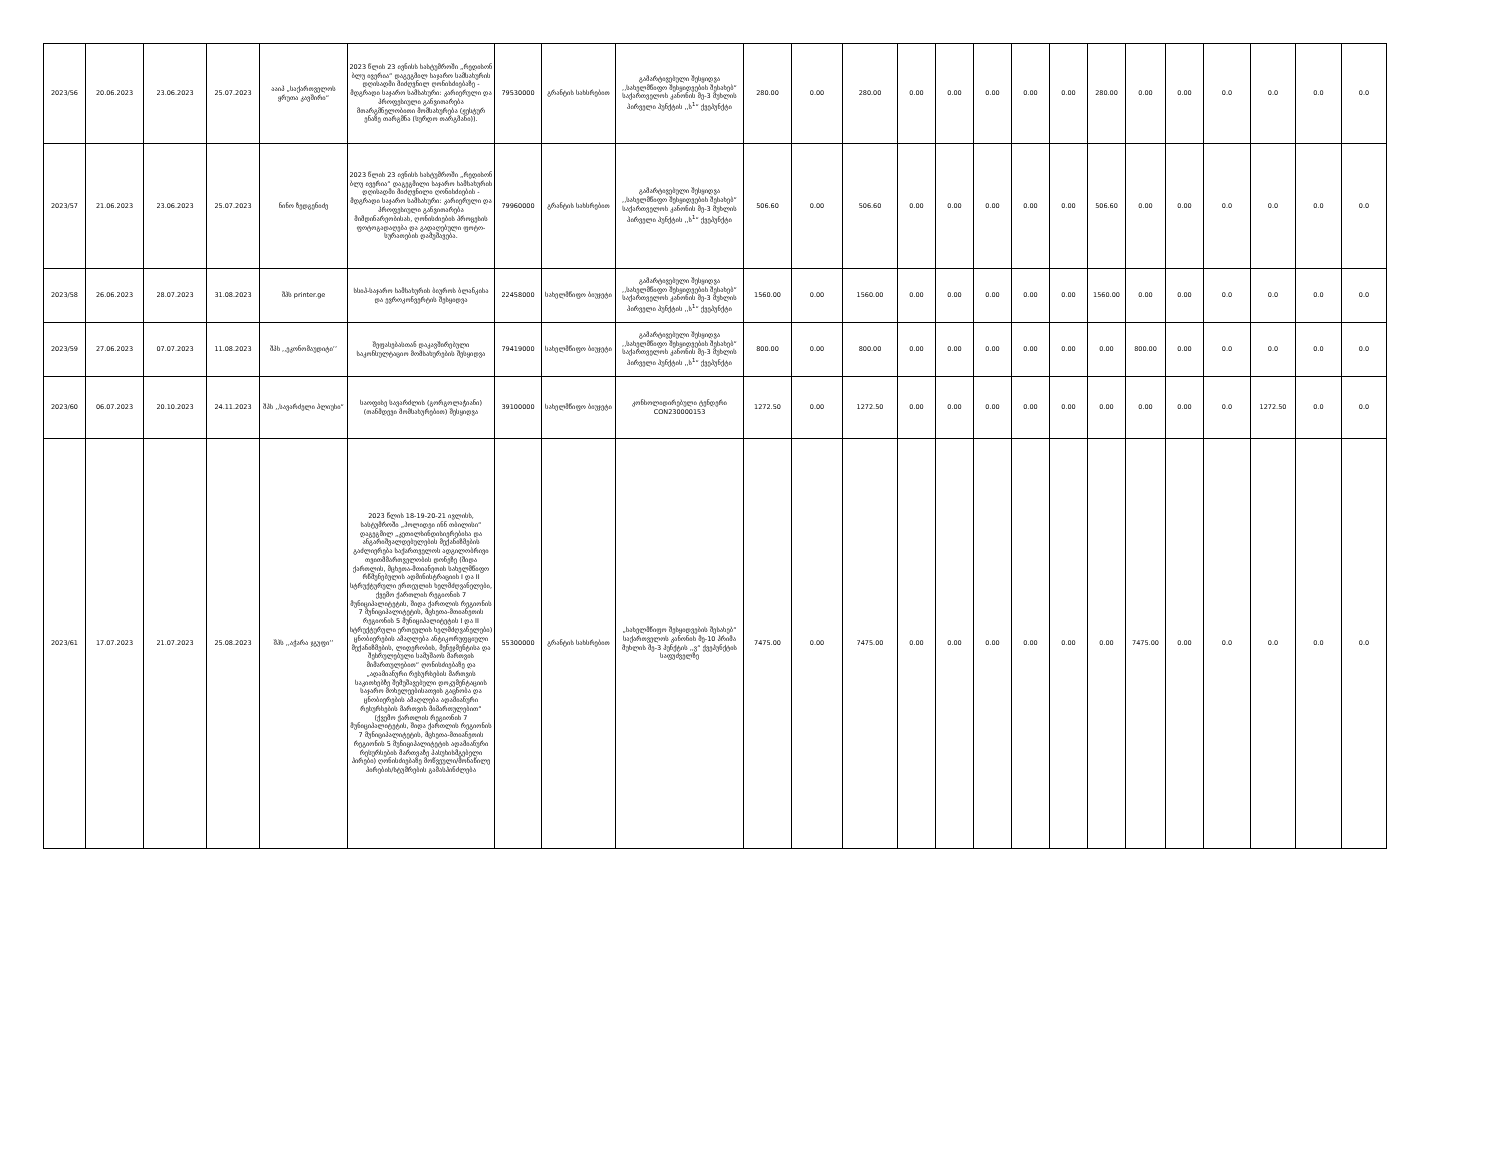| 2023/56 | 20.06.2023 | 23.06.2023 | 25.07.2023 | ააიპ „საქართველოს ყრუთა კავშირი“ | 2023 წლის 23 ივნისს სასტუმროში „რედისონ ბლუ ივერია“ დაგეგმილ საჯარო სამსახურის დღისადმი მიძღვნილ ღონისძიებაზე - მდგრადი საჯარო სამსახური: კარიერული და პროფესიული განვითარება მთარგმნელობითი მომსახურება (ჟესტურ ენაზე თარგმნა (სურდო თარგმანი)). | 79530000 | გრანტის სახსრებით | გამარტივებული შესყიდვა ,,სახელმწიფო შესყიდვების შესახებ“ საქართველოს კანონის მე-3 მუხლის პირველი პუნქტის ,,ს<sup>1</sup>“ ქვეპუნქტი | 280.00 | 0.00 | 280.00 | 0.00 | 0.00 | 0.00 | 0.00 | 0.00 | 280.00 | 0.00 | 0.00 | 0.0 | 0.0 | 0.0 | 0.0 |
| 2023/57 | 21.06.2023 | 23.06.2023 | 25.07.2023 | ნინო ზედგენიძე | 2023 წლის 23 ივნისს სასტუმროში „რედისონ ბლუ ივერია“ დაგეგმილი საჯარო სამსახურის დღისადმი მიძღვნილი ღონისძიების - მდგრადი საჯარო სამსახური: კარიერული და პროფესიული განვითარება მიმდინარეობისას, ღონისძიების პროცესის ფოტოგადაღება და გადაღებული ფოტო-სურათების დამუშავება. | 79960000 | გრანტის სახსრებით | გამარტივებული შესყიდვა ,,სახელმწიფო შესყიდვების შესახებ“ საქართველოს კანონის მე-3 მუხლის პირველი პუნქტის ,,ს<sup>1</sup>“ ქვეპუნქტი | 506.60 | 0.00 | 506.60 | 0.00 | 0.00 | 0.00 | 0.00 | 0.00 | 506.60 | 0.00 | 0.00 | 0.0 | 0.0 | 0.0 | 0.0 |
| 2023/58 | 26.06.2023 | 28.07.2023 | 31.08.2023 | შპს printer.ge | სსიპ-საჯარო სამსახურის ბიუროს ბლანკისა და ევროკონვერტის შესყიდვა | 22458000 | სახელმწიფო ბიუჯეტი | გამარტივებული შესყიდვა ,,სახელმწიფო შესყიდვების შესახებ“ საქართველოს კანონის მე-3 მუხლის პირველი პუნქტის ,,ს<sup>1</sup>“ ქვეპუნქტი | 1560.00 | 0.00 | 1560.00 | 0.00 | 0.00 | 0.00 | 0.00 | 0.00 | 1560.00 | 0.00 | 0.00 | 0.0 | 0.0 | 0.0 | 0.0 |
| 2023/59 | 27.06.2023 | 07.07.2023 | 11.08.2023 | შპს ,,ეკონომაუდიტი’’ | შეფასებასთან დაკავშირებული საკონსულტაციო მომსახურების შესყიდვა | 79419000 | სახელმწიფო ბიუჯეტი | გამარტივებული შესყიდვა ,,სახელმწიფო შესყიდვების შესახებ“ საქართველოს კანონის მე-3 მუხლის პირველი პუნქტის ,,ს<sup>1</sup>“ ქვეპუნქტი | 800.00 | 0.00 | 800.00 | 0.00 | 0.00 | 0.00 | 0.00 | 0.00 | 0.00 | 800.00 | 0.00 | 0.0 | 0.0 | 0.0 | 0.0 |
| 2023/60 | 06.07.2023 | 20.10.2023 | 24.11.2023 | შპს ,,სავარძელი პლიუსი“ | საოფისე სავარძლის (გორგოლაჭიანი) (თანმდევი მომსახურებით) შესყიდვა | 39100000 | სახელმწიფო ბიუჯეტი | კონსოლიდირებული ტენდერი CON230000153 | 1272.50 | 0.00 | 1272.50 | 0.00 | 0.00 | 0.00 | 0.00 | 0.00 | 0.00 | 0.00 | 0.00 | 0.0 | 1272.50 | 0.0 | 0.0 |
| 2023/61 | 17.07.2023 | 21.07.2023 | 25.08.2023 | შპს ,,აჭარა ჯგუფი’’ | 2023 წლის 18-19-20-21 ივლისს, სასტუმროში „ჰოლიდეი ინნ თბილისი“ დაგეგმილ „კეთილსინდისიერებისა და ანგარიშვალდებულების მექანიზმების გაძლიერება საქართველოს ადგილობრივი თვითმმართველობის დონეზე (შიდა ქართლის, მცხეთა-მთიანეთის სახელმწიფო რწმუნებულის ადმინისტრაციის I და II სტრუქტურული ერთეულის ხელმძღვანელები, ქვემო ქართლის რეგიონის 7 მუნიციპალიტეტის, შიდა ქართლის რეგიონის 7 მუნიციპალიტეტის, მცხეთა-მთიანეთის რეგიონის 5 მუნიციპალიტეტის I და II სტრუქტურული ერთეულის ხელმძღვანელები) ცნობიერების ამაღლება ანტიკორუფციული მექანიზმების, ლიდერობის, მენეჯმენტისა და შესრულებული სამუშაოს მართვის მიმართულებით“ ღონისძიებაზე და „ადამიანური რესურსების მართვის საკითხებზე შემუშავებული დოკუმენტაციის საჯარო მოხელეებისათვის გაცნობა და ცნობიერების ამაღლება ადამიანური რესურსების მართვის მიმართულებით“ (ქვემო ქართლის რეგიონის 7 მუნიციპალიტეტის, შიდა ქართლის რეგიონის 7 მუნიციპალიტეტის, მცხეთა-მთიანეთის რეგიონის 5 მუნიციპალიტეტის ადამიანური რესურსების მართვაზე პასუხისმგებელი პირები) ღონისძიებაზე მოწვეული/მონაწილე პირების/სტუმრების გამასპინძლება | 55300000 | გრანტის სახსრებით | „სახელმწიფო შესყიდვების შესახებ“ საქართველოს კანონის მე-10 პრიმა მუხლის მე-3 პუნქტის ,,ვ“ ქვეპუნქტის საფუძველზე | 7475.00 | 0.00 | 7475.00 | 0.00 | 0.00 | 0.00 | 0.00 | 0.00 | 0.00 | 7475.00 | 0.00 | 0.0 | 0.0 | 0.0 | 0.0 |